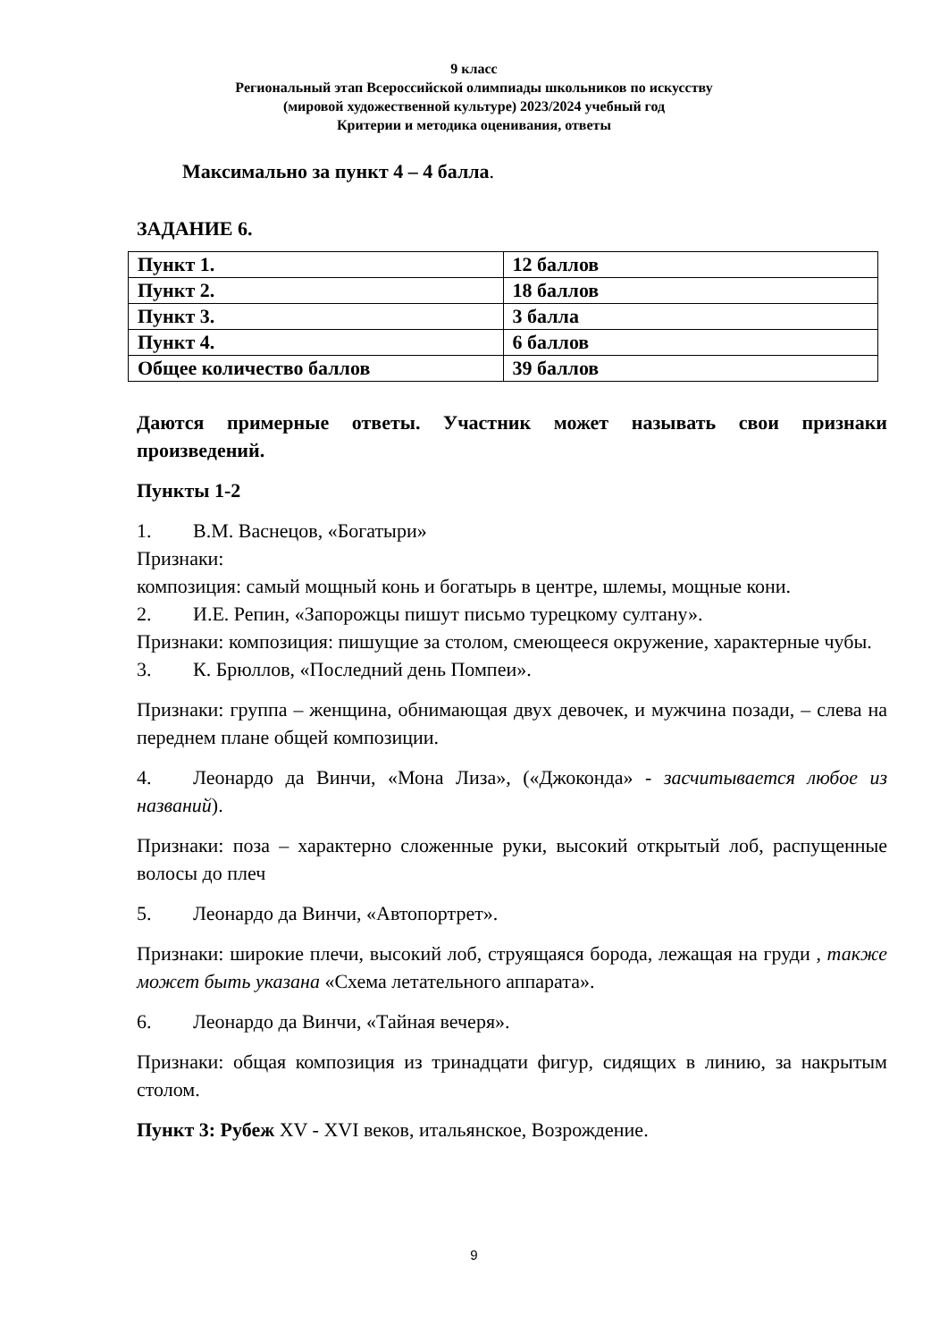9 класс
Региональный этап Всероссийской олимпиады школьников по искусству
(мировой художественной культуре) 2023/2024 учебный год
Критерии и методика оценивания, ответы
Максимально за пункт 4 – 4 балла.
ЗАДАНИЕ 6.
| Пункт 1. | 12 баллов |
| Пункт 2. | 18 баллов |
| Пункт 3. | 3 балла |
| Пункт 4. | 6 баллов |
| Общее количество баллов | 39 баллов |
Даются примерные ответы. Участник может называть свои признаки произведений.
Пункты 1-2
1. В.М. Васнецов, «Богатыри»
Признаки:
композиция: самый мощный конь и богатырь в центре, шлемы, мощные кони.
2. И.Е. Репин, «Запорожцы пишут письмо турецкому султану».
Признаки: композиция: пишущие за столом, смеющееся окружение, характерные чубы.
3. К. Брюллов, «Последний день Помпеи».
Признаки: группа – женщина, обнимающая двух девочек, и мужчина позади, – слева на переднем плане общей композиции.
4. Леонардо да Винчи, «Мона Лиза», («Джоконда» - засчитывается любое из названий).
Признаки: поза – характерно сложенные руки, высокий открытый лоб, распущенные волосы до плеч
5. Леонардо да Винчи, «Автопортрет».
Признаки: широкие плечи, высокий лоб, струящаяся борода, лежащая на груди , также может быть указана «Схема летательного аппарата».
6. Леонардо да Винчи, «Тайная вечеря».
Признаки: общая композиция из тринадцати фигур, сидящих в линию, за накрытым столом.
Пункт 3: Рубеж XV - XVI веков, итальянское, Возрождение.
9